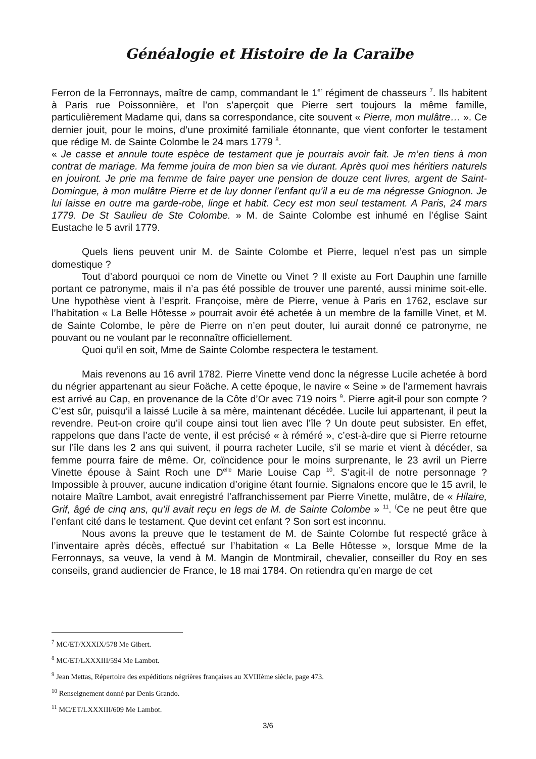Généalogie et Histoire de la Caraïbe
Ferron de la Ferronnays, maître de camp, commandant le 1<sup>er</sup> régiment de chasseurs <sup>7</sup>. Ils habitent à Paris rue Poissonnière, et l’on s’aperçoit que Pierre sert toujours la même famille, particulièrement Madame qui, dans sa correspondance, cite souvent « Pierre, mon mulâtre… ». Ce dernier jouit, pour le moins, d’une proximité familiale étonnante, que vient conforter le testament que rédige M. de Sainte Colombe le 24 mars 1779 <sup>8</sup>.
« Je casse et annule toute espèce de testament que je pourrais avoir fait. Je m’en tiens à mon contrat de mariage. Ma femme jouira de mon bien sa vie durant. Après quoi mes héritiers naturels en jouiront. Je prie ma femme de faire payer une pension de douze cent livres, argent de Saint-Domingue, à mon mulâtre Pierre et de luy donner l’enfant qu’il a eu de ma négresse Gniognon. Je lui laisse en outre ma garde-robe, linge et habit. Cecy est mon seul testament. A Paris, 24 mars 1779. De St Saulieu de Ste Colombe. » M. de Sainte Colombe est inhumé en l’église Saint Eustache le 5 avril 1779.
Quels liens peuvent unir M. de Sainte Colombe et Pierre, lequel n’est pas un simple domestique ?
Tout d’abord pourquoi ce nom de Vinette ou Vinet ? Il existe au Fort Dauphin une famille portant ce patronyme, mais il n’a pas été possible de trouver une parenté, aussi minime soit-elle. Une hypothèse vient à l’esprit. Françoise, mère de Pierre, venue à Paris en 1762, esclave sur l’habitation « La Belle Hôtesse » pourrait avoir été achetée à un membre de la famille Vinet, et M. de Sainte Colombe, le père de Pierre on n’en peut douter, lui aurait donné ce patronyme, ne pouvant ou ne voulant par le reconnaître officiellement.
Quoi qu’il en soit, Mme de Sainte Colombe respectera le testament.
Mais revenons au 16 avril 1782. Pierre Vinette vend donc la négresse Lucile achetée à bord du négrier appartenant au sieur Foäche. A cette époque, le navire « Seine » de l’armement havrais est arrivé au Cap, en provenance de la Côte d’Or avec 719 noirs <sup>9</sup>. Pierre agit-il pour son compte ? C’est sûr, puisqu’il a laissé Lucile à sa mère, maintenant décédée. Lucile lui appartenant, il peut la revendre. Peut-on croire qu’il coupe ainsi tout lien avec l’île ? Un doute peut subsister. En effet, rappelons que dans l’acte de vente, il est précisé « à réméré », c’est-à-dire que si Pierre retourne sur l’île dans les 2 ans qui suivent, il pourra racheter Lucile, s’il se marie et vient à décéder, sa femme pourra faire de même. Or, coïncidence pour le moins surprenante, le 23 avril un Pierre Vinette épouse à Saint Roch une D<sup>elle</sup> Marie Louise Cap <sup>10</sup>. S’agit-il de notre personnage ? Impossible à prouver, aucune indication d’origine étant fournie. Signalons encore que le 15 avril, le notaire Maître Lambot, avait enregistré l’affranchissement par Pierre Vinette, mulâtre, de « Hilaire, Grif, âgé de cinq ans, qu’il avait reçu en legs de M. de Sainte Colombe » <sup>11</sup>. <sup>(</sup>Ce ne peut être que l’enfant cité dans le testament. Que devint cet enfant ? Son sort est inconnu.
Nous avons la preuve que le testament de M. de Sainte Colombe fut respecté grâce à l’inventaire après décès, effectué sur l’habitation « La Belle Hôtesse », lorsque Mme de la Ferronnays, sa veuve, la vend à M. Mangin de Montmirail, chevalier, conseiller du Roy en ses conseils, grand audiencier de France, le 18 mai 1784. On retiendra qu’en marge de cet
<sup>7</sup> MC/ET/XXXIX/578 Me Gibert.
<sup>8</sup> MC/ET/LXXXIII/594 Me Lambot.
<sup>9</sup> Jean Mettas, Répertoire des expéditions négrières françaises au XVIIIème siècle, page 473.
<sup>10</sup> Renseignement donné par Denis Grando.
<sup>11</sup> MC/ET/LXXXIII/609 Me Lambot.
3/6